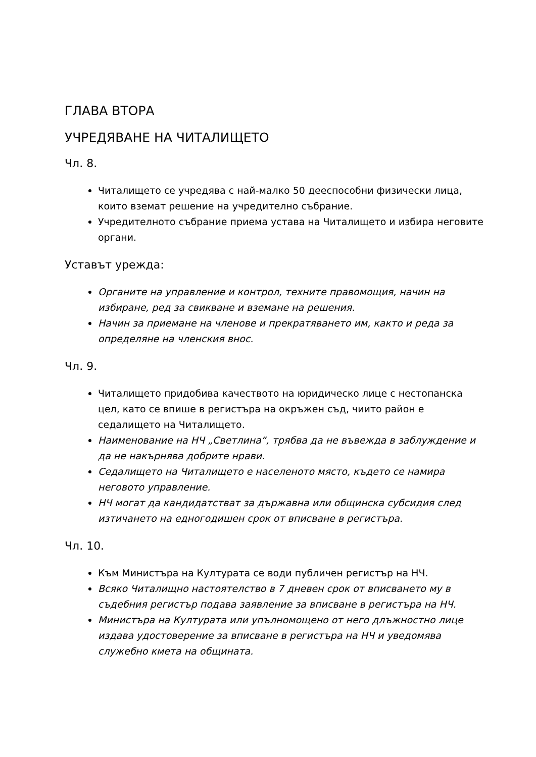ГЛАВА ВТОРА
УЧРЕДЯВАНЕ НА ЧИТАЛИЩЕТО
Чл. 8.
Читалището се учредява с най-малко 50 дееспособни физически лица, които вземат решение на учредително събрание.
Учредителното събрание приема устава на Читалището и избира неговите органи.
Уставът урежда:
Органите на управление и контрол, техните правомощия, начин на избиране, ред за свикване и вземане на решения.
Начин за приемане на членове и прекратяването им, както и реда за определяне на членския внос.
Чл. 9.
Читалището придобива качеството на юридическо лице с нестопанска цел, като се впише в регистъра на окръжен съд, чиито район е седалището на Читалището.
Наименование на НЧ „Светлина“, трябва да не въвежда в заблуждение и да не накърнява добрите нрави.
Седалището на Читалището е населеното място, където се намира неговото управление.
НЧ могат да кандидатстват за държавна или общинска субсидия след изтичането на едногодишен срок от вписване в регистъра.
Чл. 10.
Към Министъра на Културата се води публичен регистър на НЧ.
Всяко Читалищно настоятелство в 7 дневен срок от вписването му в съдебния регистър подава заявление за вписване в регистъра на НЧ.
Министъра на Културата или упълномощено от него длъжностно лице издава удостоверение за вписване в регистъра на НЧ и уведомява служебно кмета на общината.